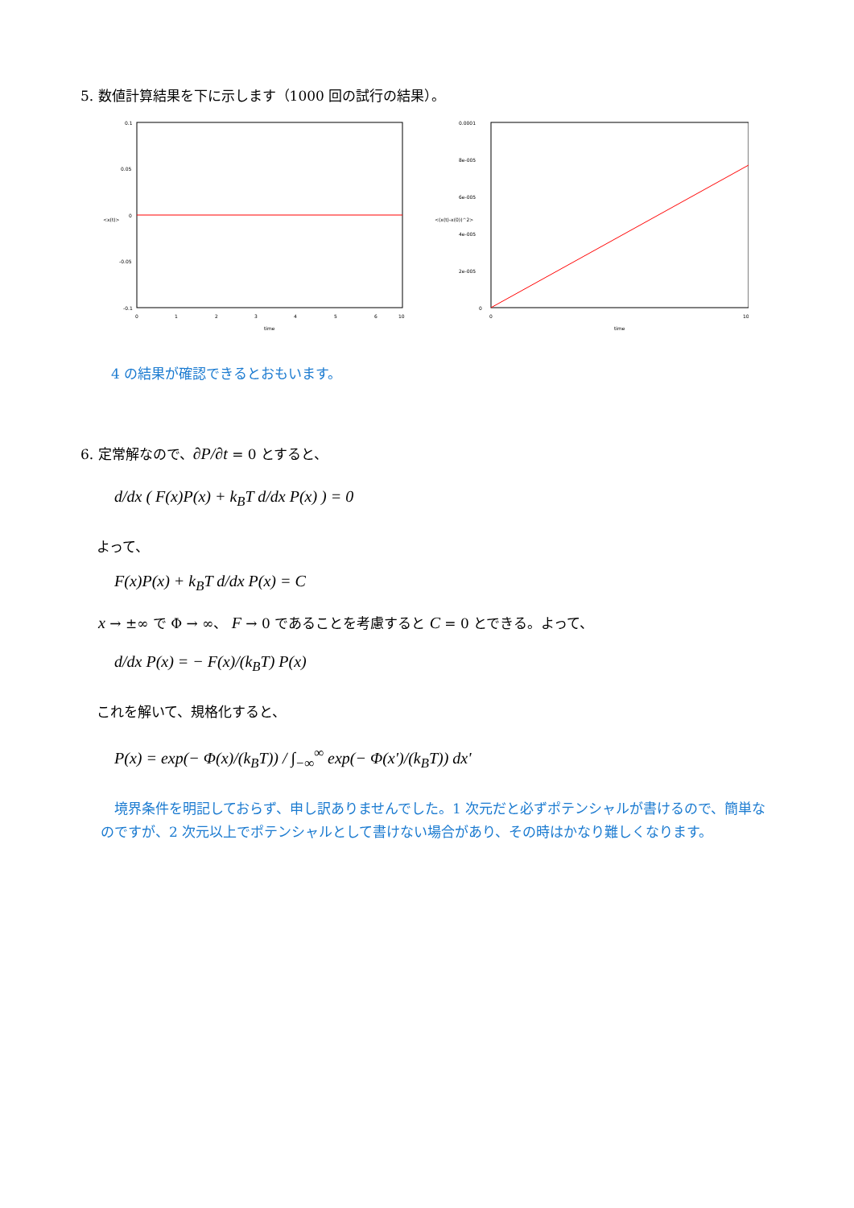5. 数値計算結果を下に示します（1000 回の試行の結果）。
0.1
0.05
0
-0.05
-0.1
0
1
2
3
4
5
6
10
time
<x(t)>
0.0001
8e-005
6e-005
4e-005
2e-005
0
0
10
time
<(x(t)-x(0))^2>
4 の結果が確認できるとおもいます。
6. 定常解なので、∂P/∂t = 0 とすると、
d/dx ( F(x)P(x) + k<sub>B</sub>T d/dx P(x) ) = 0
よって、
F(x)P(x) + k<sub>B</sub>T d/dx P(x) = C
x → ±∞ で Φ → ∞、 F → 0 であることを考慮すると C = 0 とできる。よって、
d/dx P(x) = − F(x)/(k<sub>B</sub>T) P(x)
これを解いて、規格化すると、
P(x) = exp(− Φ(x)/(k<sub>B</sub>T)) / ∫<sub>−∞</sub><sup>∞</sup> exp(− Φ(x')/(k<sub>B</sub>T)) dx'
　境界条件を明記しておらず、申し訳ありませんでした。1 次元だと必ずポテンシャルが書けるので、簡単なのですが、2 次元以上でポテンシャルとして書けない場合があり、その時はかなり難しくなります。